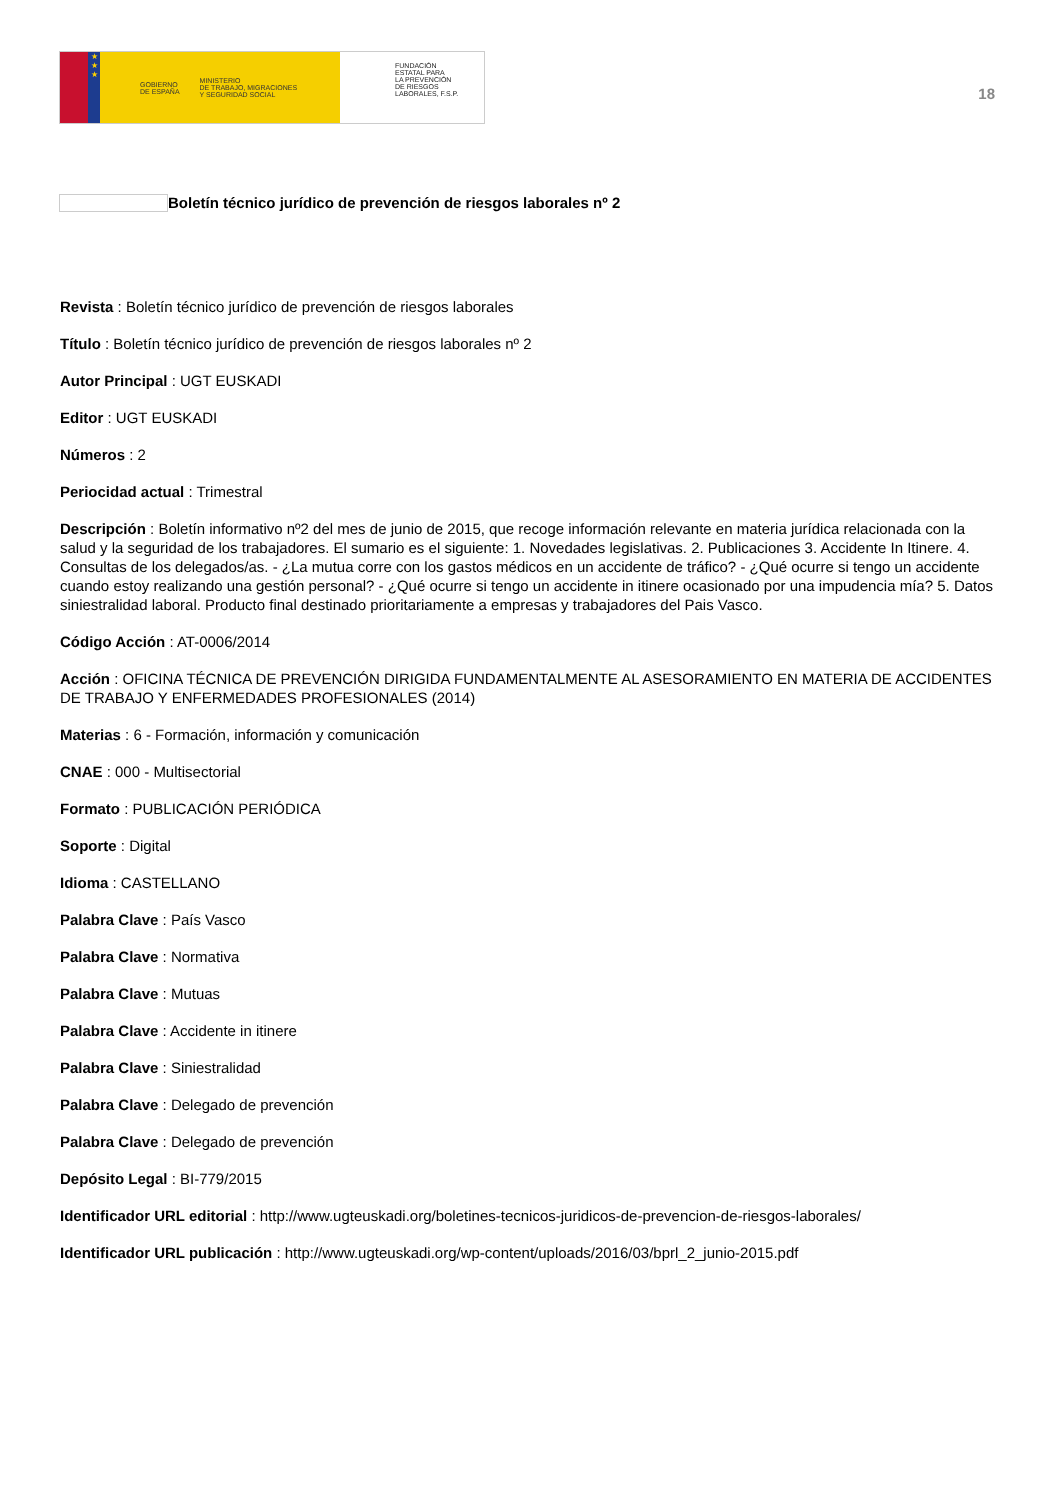★
★
★
GOBIERNO
DE ESPAÑA MINISTERIO
DE TRABAJO, MIGRACIONES
Y SEGURIDAD SOCIAL
FUNDACIÓN
ESTATAL PARA
LA PREVENCIÓN
DE RIESGOS
LABORALES, F.S.P.
18
Boletín técnico jurídico de prevención de riesgos laborales nº 2
Revista : Boletín técnico jurídico de prevención de riesgos laborales
Título : Boletín técnico jurídico de prevención de riesgos laborales nº 2
Autor Principal : UGT EUSKADI
Editor : UGT EUSKADI
Números : 2
Periocidad actual : Trimestral
Descripción : Boletín informativo nº2 del mes de junio de 2015, que recoge información relevante en materia jurídica relacionada con la salud y la seguridad de los trabajadores. El sumario es el siguiente: 1. Novedades legislativas. 2. Publicaciones 3. Accidente In Itinere. 4. Consultas de los delegados/as. - ¿La mutua corre con los gastos médicos en un accidente de tráfico? - ¿Qué ocurre si tengo un accidente cuando estoy realizando una gestión personal? - ¿Qué ocurre si tengo un accidente in itinere ocasionado por una impudencia mía? 5. Datos siniestralidad laboral. Producto final destinado prioritariamente a empresas y trabajadores del Pais Vasco.
Código Acción : AT-0006/2014
Acción : OFICINA TÉCNICA DE PREVENCIÓN DIRIGIDA FUNDAMENTALMENTE AL ASESORAMIENTO EN MATERIA DE ACCIDENTES DE TRABAJO Y ENFERMEDADES PROFESIONALES (2014)
Materias : 6 - Formación, información y comunicación
CNAE : 000 - Multisectorial
Formato : PUBLICACIÓN PERIÓDICA
Soporte : Digital
Idioma : CASTELLANO
Palabra Clave : País Vasco
Palabra Clave : Normativa
Palabra Clave : Mutuas
Palabra Clave : Accidente in itinere
Palabra Clave : Siniestralidad
Palabra Clave : Delegado de prevención
Palabra Clave : Delegado de prevención
Depósito Legal : BI-779/2015
Identificador URL editorial : http://www.ugteuskadi.org/boletines-tecnicos-juridicos-de-prevencion-de-riesgos-laborales/
Identificador URL publicación : http://www.ugteuskadi.org/wp-content/uploads/2016/03/bprl_2_junio-2015.pdf